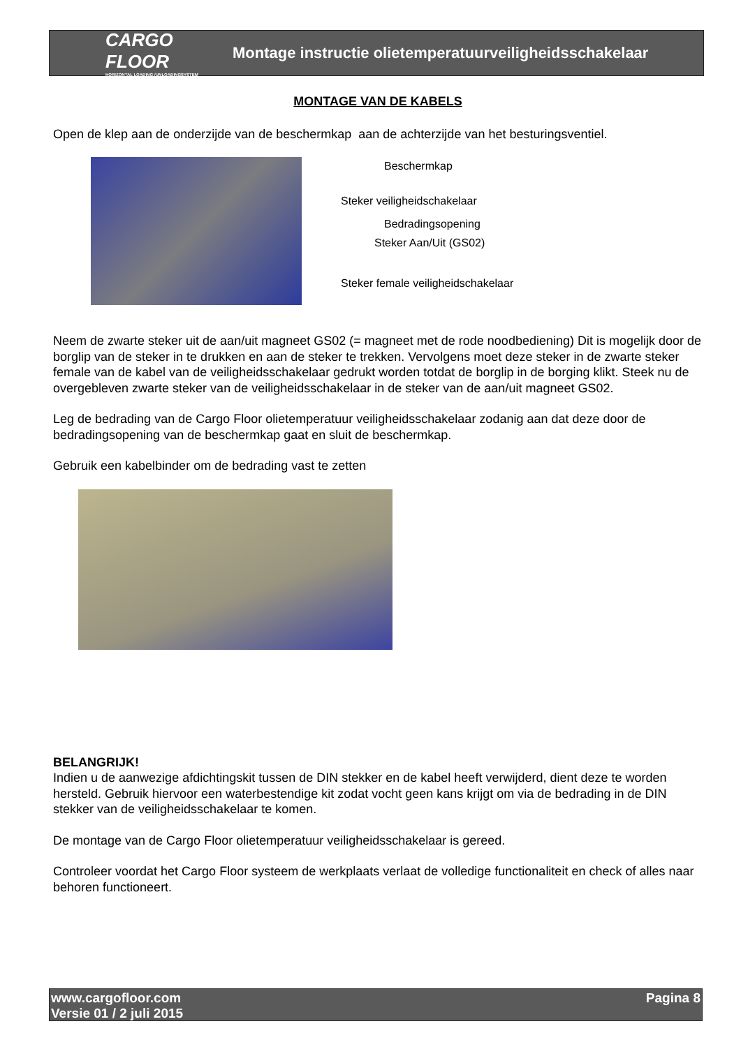CARGO FLOOR
HORIZONTAL LOADING-/UNLOADINGSYSTEM
Montage instructie olietemperatuurveiligheidsschakelaar
MONTAGE VAN DE KABELS
Open de klep aan de onderzijde van de beschermkap aan de achterzijde van het besturingsventiel.
Beschermkap
Steker veiligheidschakelaar
Bedradingsopening
Steker Aan/Uit (GS02)
Steker female veiligheidschakelaar
Neem de zwarte steker uit de aan/uit magneet GS02 (= magneet met de rode noodbediening) Dit is mogelijk door de borglip van de steker in te drukken en aan de steker te trekken. Vervolgens moet deze steker in de zwarte steker female van de kabel van de veiligheidsschakelaar gedrukt worden totdat de borglip in de borging klikt. Steek nu de overgebleven zwarte steker van de veiligheidsschakelaar in de steker van de aan/uit magneet GS02.
Leg de bedrading van de Cargo Floor olietemperatuur veiligheidsschakelaar zodanig aan dat deze door de bedradingsopening van de beschermkap gaat en sluit de beschermkap.
Gebruik een kabelbinder om de bedrading vast te zetten
BELANGRIJK!
Indien u de aanwezige afdichtingskit tussen de DIN stekker en de kabel heeft verwijderd, dient deze te worden hersteld. Gebruik hiervoor een waterbestendige kit zodat vocht geen kans krijgt om via de bedrading in de DIN stekker van de veiligheidsschakelaar te komen.
De montage van de Cargo Floor olietemperatuur veiligheidsschakelaar is gereed.
Controleer voordat het Cargo Floor systeem de werkplaats verlaat de volledige functionaliteit en check of alles naar behoren functioneert.
www.cargofloor.com
Versie 01 / 2 juli 2015
Pagina 8